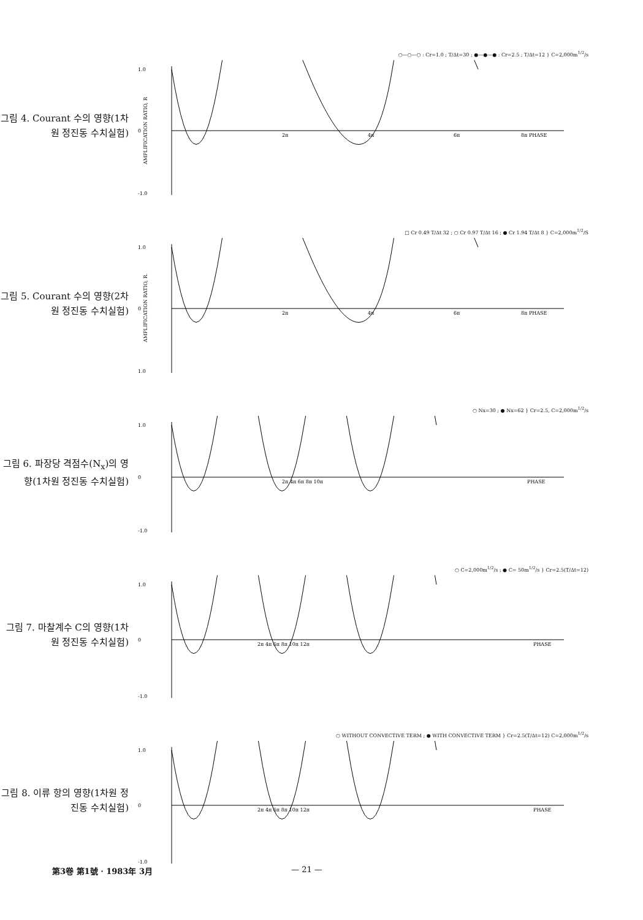그림 4. Courant 수의 영향(1차원 정진동 수치실험)
○—○—○ : Cr=1.0 ; T/Δt=30 ; ●—●—● : Cr=2.5 ; T/Δt=12 } C=2,000m<sup>1/2</sup>/s
1.0
0
-1.0
2π
4π
6π
8π PHASE
AMPLIFICATION RATIO, R
그림 5. Courant 수의 영향(2차원 정진동 수치실험)
□ Cr 0.49 T/Δt 32 ; ○ Cr 0.97 T/Δt 16 ; ● Cr 1.94 T/Δt 8 } C=2,000m<sup>1/2</sup>/S
1.0
0
1.0
2π
4π
6π
8π PHASE
AMPLIFICATION RATIO, R.
그림 6. 파장당 격점수(N<sub>x</sub>)의 영향(1차원 정진동 수치실험)
○ Nx=30 ; ● Nx=62 } Cr=2.5, C=2,000m<sup>1/2</sup>/s
1.0
0
-1.0
2π 4π 6π 8π 10π
PHASE
그림 7. 마찰계수 C의 영향(1차원 정진동 수치실험)
○ C=2,000m<sup>1/2</sup>/s ; ● C= 50m<sup>1/2</sup>/s } Cr=2.5(T/Δt=12)
1.0
0
-1.0
2π 4π 6π 8π 10π 12π
PHASE
그림 8. 이류 항의 영향(1차원 정진동 수치실험)
○ WITHOUT CONVECTIVE TERM ; ● WITH CONVECTIVE TERM } Cr=2.5(T/Δt=12) C=2,000m<sup>1/2</sup>/s
1.0
0
-1.0
2π 4π 6π 8π 10π 12π
PHASE
第3卷 第1號 · 1983年 3月 — 21 —